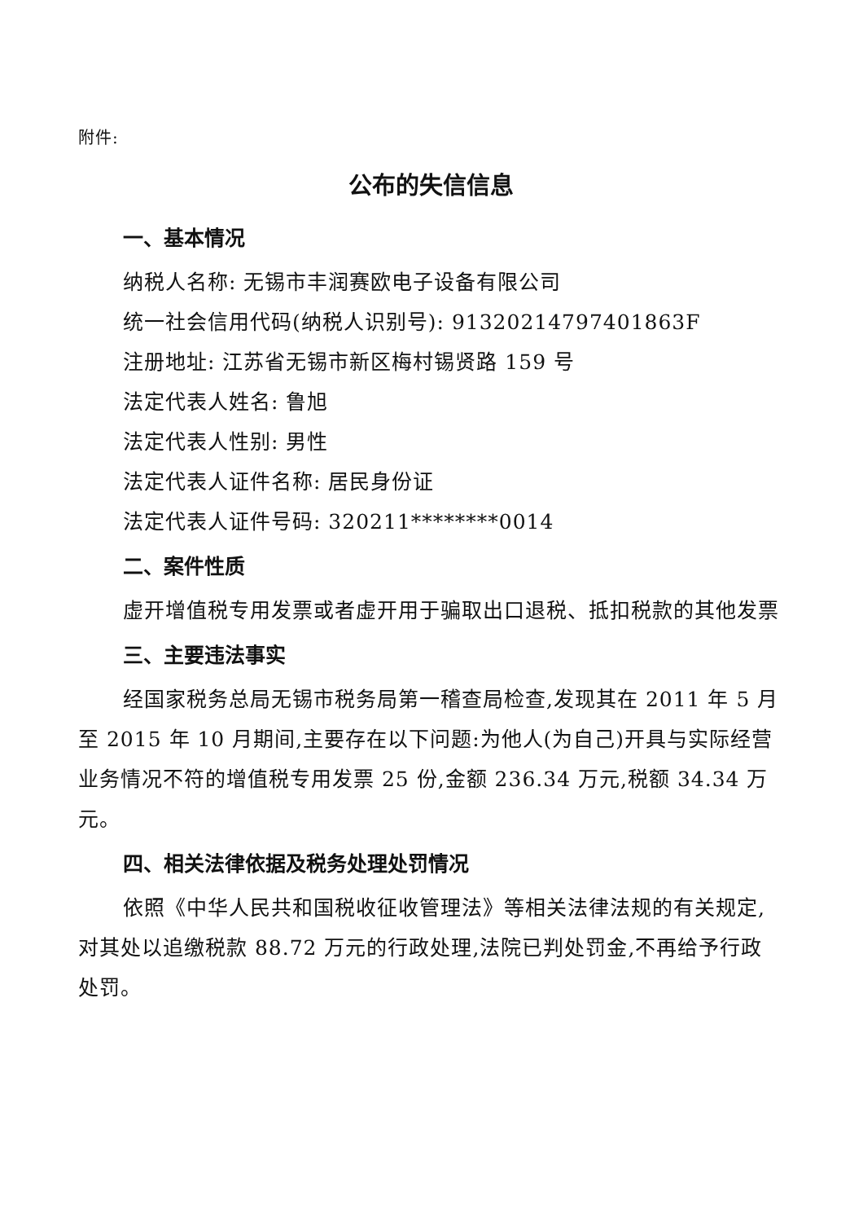附件:
公布的失信信息
一、基本情况
纳税人名称: 无锡市丰润赛欧电子设备有限公司
统一社会信用代码(纳税人识别号): 913202147974018­63F
注册地址: 江苏省无锡市新区梅村锡贤路 159 号
法定代表人姓名: 鲁旭
法定代表人性别: 男性
法定代表人证件名称: 居民身份证
法定代表人证件号码: 320211********0014
二、案件性质
虚开增值税专用发票或者虚开用于骗取出口退税、抵扣税款的其他发票
三、主要违法事实
经国家税务总局无锡市税务局第一稽查局检查,发现其在 2011 年 5 月至 2015 年 10 月期间,主要存在以下问题:为他人(为自己)开具与实际经营业务情况不符的增值税专用发票 25 份,金额 236.34 万元,税额 34.34 万元。
四、相关法律依据及税务处理处罚情况
依照《中华人民共和国税收征收管理法》等相关法律法规的有关规定,对其处以追缴税款 88.72 万元的行政处理,法院已判处罚金,不再给予行政处罚。